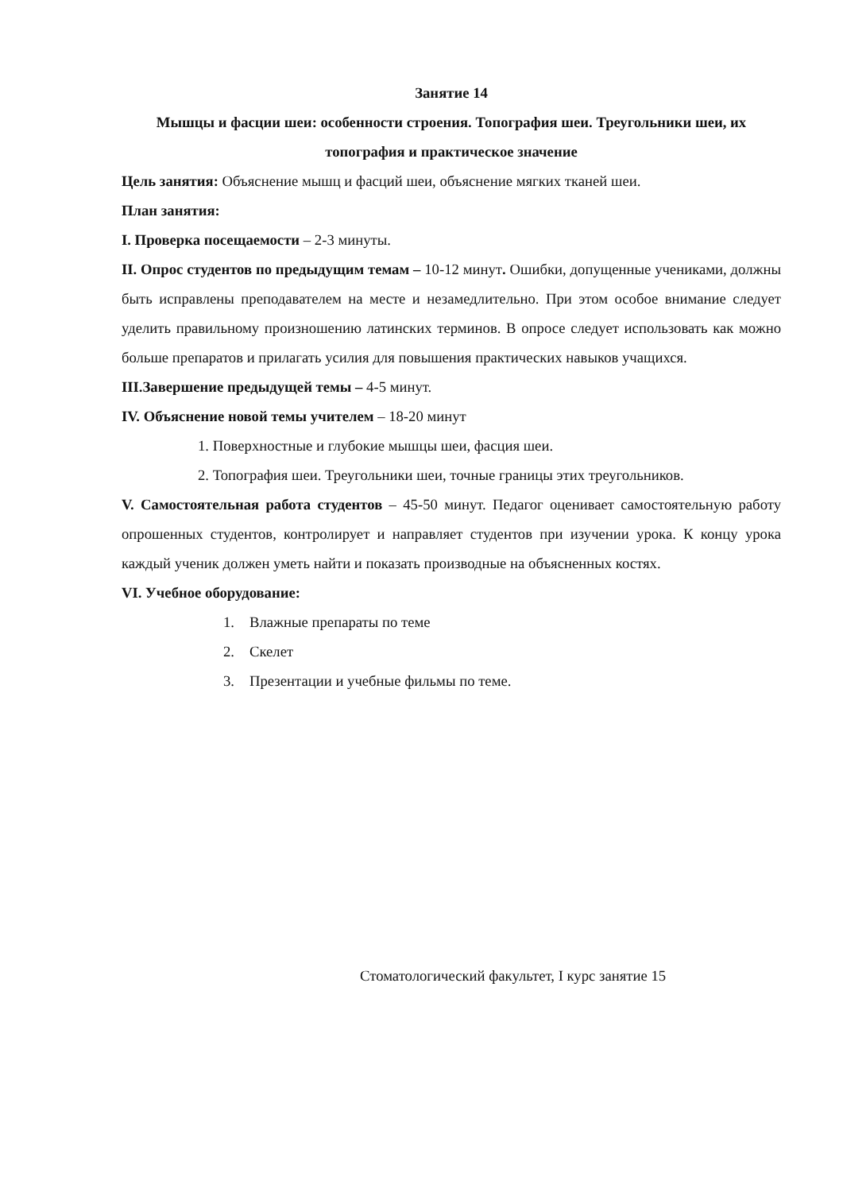Занятие 14
Мышцы и фасции шеи: особенности строения. Топография шеи. Треугольники шеи, их топография и практическое значение
Цель занятия: Объяснение мышц и фасций шеи, объяснение мягких тканей шеи.
План занятия:
I. Проверка посещаемости – 2-3 минуты.
II. Опрос студентов по предыдущим темам – 10-12 минут. Ошибки, допущенные учениками, должны быть исправлены преподавателем на месте и незамедлительно. При этом особое внимание следует уделить правильному произношению латинских терминов. В опросе следует использовать как можно больше препаратов и прилагать усилия для повышения практических навыков учащихся.
III.Завершение предыдущей темы – 4-5 минут.
IV. Объяснение новой темы учителем – 18-20 минут
1. Поверхностные и глубокие мышцы шеи, фасция шеи.
2. Топография шеи. Треугольники шеи, точные границы этих треугольников.
V. Самостоятельная работа студентов – 45-50 минут. Педагог оценивает самостоятельную работу опрошенных студентов, контролирует и направляет студентов при изучении урока. К концу урока каждый ученик должен уметь найти и показать производные на объясненных костях.
VI. Учебное оборудование:
1. Влажные препараты по теме
2. Скелет
3. Презентации и учебные фильмы по теме.
Стоматологический факультет, I курс занятие 15